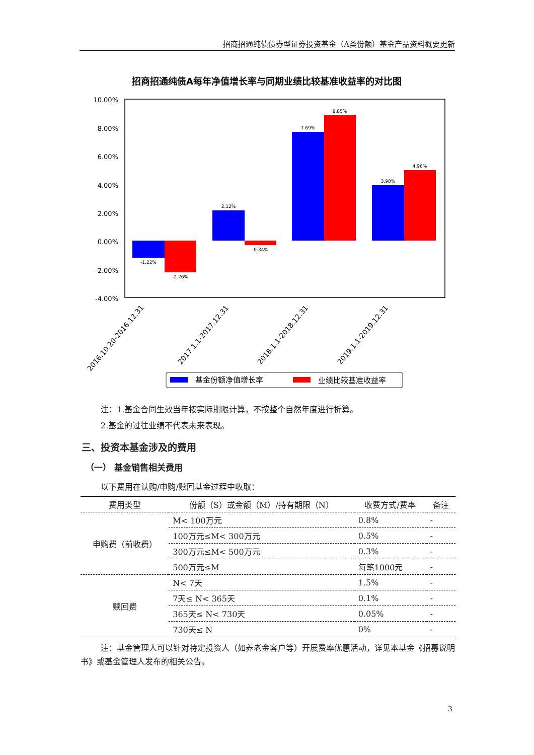招商招通纯债债券型证券投资基金（A类份额）基金产品资料概要更新
招商招通纯债A每年净值增长率与同期业绩比较基准收益率的对比图
10.00%
8.00%
6.00%
4.00%
2.00%
0.00%
-2.00%
-4.00%
-1.22%
-2.26%
2.12%
-0.34%
7.69%
8.85%
3.90%
4.96%
2016.10.20-2016.12.31
2017.1.1-2017.12.31
2018.1.1-2018.12.31
2019.1.1-2019.12.31
基金份额净值增长率
业绩比较基准收益率
注：1.基金合同生效当年按实际期限计算，不按整个自然年度进行折算。
2.基金的过往业绩不代表未来表现。
三、投资本基金涉及的费用
（一） 基金销售相关费用
以下费用在认购/申购/赎回基金过程中收取：
| 费用类型 | 份额（S）或金额（M）/持有期限（N） | 收费方式/费率 | 备注 |
| --- | --- | --- | --- |
| 申购费（前收费） | M< 100万元 | 0.8% | - |
| | 100万元≤M< 300万元 | 0.5% | - |
| | 300万元≤M< 500万元 | 0.3% | - |
| | 500万元≤M | 每笔1000元 | - |
| 赎回费 | N< 7天 | 1.5% | - |
| | 7天≤ N< 365天 | 0.1% | - |
| | 365天≤ N< 730天 | 0.05% | - |
| | 730天≤ N | 0% | - |
注：基金管理人可以针对特定投资人（如养老金客户等）开展费率优惠活动，详见本基金《招募说明书》或基金管理人发布的相关公告。
3